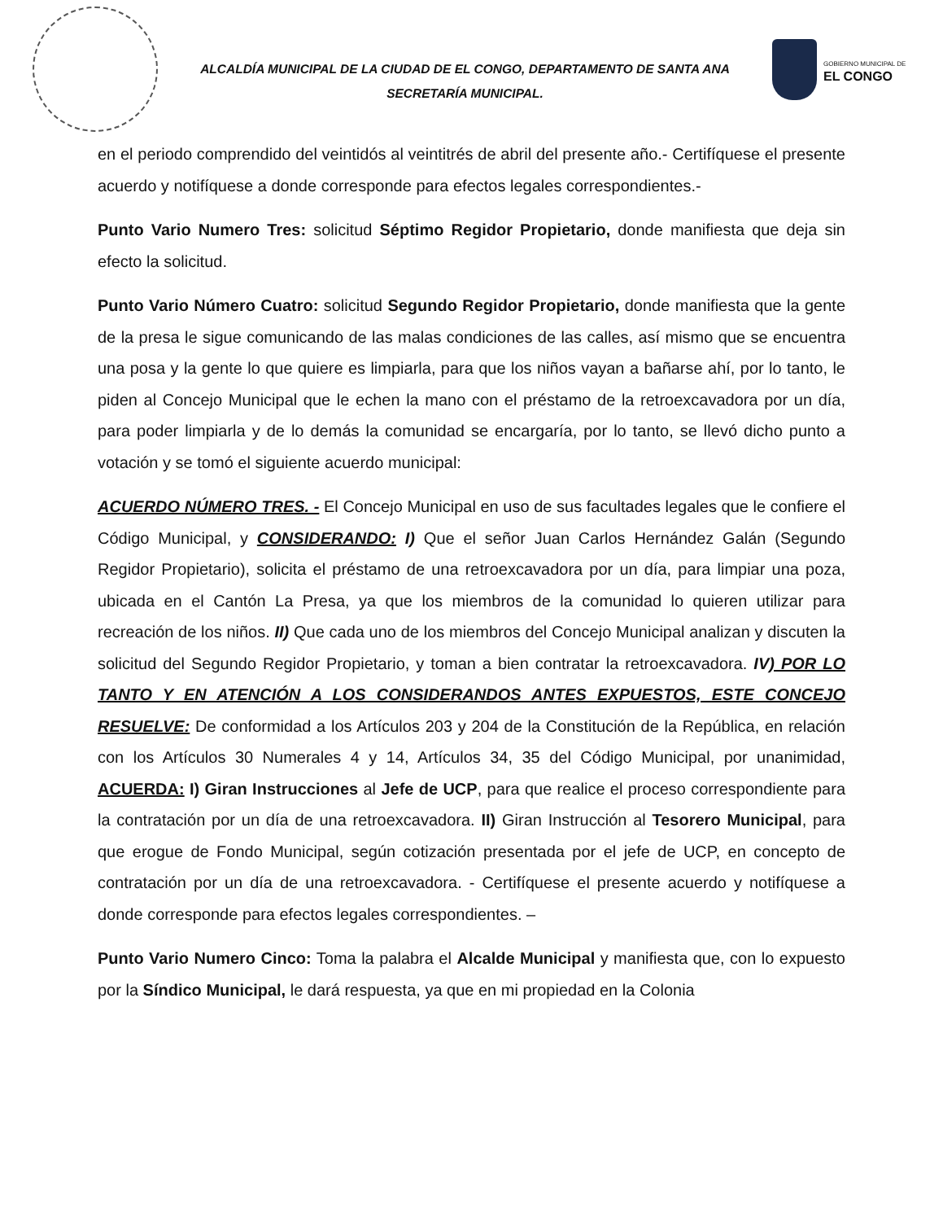ALCALDÍA MUNICIPAL DE LA CIUDAD DE EL CONGO, DEPARTAMENTO DE SANTA ANA
SECRETARÍA MUNICIPAL.
GOBIERNO MUNICIPAL DE
EL CONGO
en el periodo comprendido del veintidós al veintitrés de abril del presente año.- Certifíquese el presente acuerdo y notifíquese a donde corresponde para efectos legales correspondientes.-
Punto Vario Numero Tres: solicitud Séptimo Regidor Propietario, donde manifiesta que deja sin efecto la solicitud.
Punto Vario Número Cuatro: solicitud Segundo Regidor Propietario, donde manifiesta que la gente de la presa le sigue comunicando de las malas condiciones de las calles, así mismo que se encuentra una posa y la gente lo que quiere es limpiarla, para que los niños vayan a bañarse ahí, por lo tanto, le piden al Concejo Municipal que le echen la mano con el préstamo de la retroexcavadora por un día, para poder limpiarla y de lo demás la comunidad se encargaría, por lo tanto, se llevó dicho punto a votación y se tomó el siguiente acuerdo municipal:
ACUERDO NÚMERO TRES. - El Concejo Municipal en uso de sus facultades legales que le confiere el Código Municipal, y CONSIDERANDO: I) Que el señor Juan Carlos Hernández Galán (Segundo Regidor Propietario), solicita el préstamo de una retroexcavadora por un día, para limpiar una poza, ubicada en el Cantón La Presa, ya que los miembros de la comunidad lo quieren utilizar para recreación de los niños. II) Que cada uno de los miembros del Concejo Municipal analizan y discuten la solicitud del Segundo Regidor Propietario, y toman a bien contratar la retroexcavadora. IV) POR LO TANTO Y EN ATENCIÓN A LOS CONSIDERANDOS ANTES EXPUESTOS, ESTE CONCEJO RESUELVE: De conformidad a los Artículos 203 y 204 de la Constitución de la República, en relación con los Artículos 30 Numerales 4 y 14, Artículos 34, 35 del Código Municipal, por unanimidad, ACUERDA: I) Giran Instrucciones al Jefe de UCP, para que realice el proceso correspondiente para la contratación por un día de una retroexcavadora. II) Giran Instrucción al Tesorero Municipal, para que erogue de Fondo Municipal, según cotización presentada por el jefe de UCP, en concepto de contratación por un día de una retroexcavadora. - Certifíquese el presente acuerdo y notifíquese a donde corresponde para efectos legales correspondientes. –
Punto Vario Numero Cinco: Toma la palabra el Alcalde Municipal y manifiesta que, con lo expuesto por la Síndico Municipal, le dará respuesta, ya que en mi propiedad en la Colonia